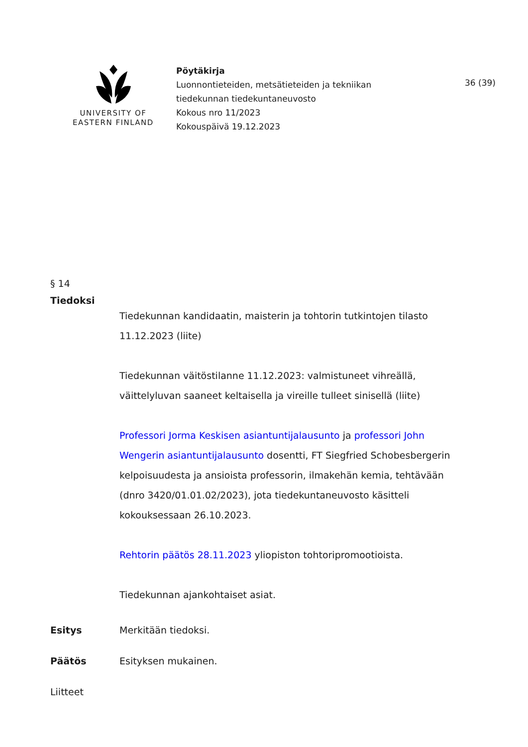UNIVERSITY OF
EASTERN FINLAND
Pöytäkirja
Luonnontieteiden, metsätieteiden ja tekniikan
tiedekunnan tiedekuntaneuvosto
Kokous nro 11/2023
Kokouspäivä 19.12.2023
36 (39)
§ 14
Tiedoksi
Tiedekunnan kandidaatin, maisterin ja tohtorin tutkintojen tilasto 11.12.2023 (liite)
Tiedekunnan väitöstilanne 11.12.2023: valmistuneet vihreällä, väittelyluvan saaneet keltaisella ja vireille tulleet sinisellä (liite)
Professori Jorma Keskisen asiantuntijalausunto ja professori John Wengerin asiantuntijalausunto dosentti, FT Siegfried Schobesbergerin kelpoisuudesta ja ansioista professorin, ilmakehän kemia, tehtävään (dnro 3420/01.01.02/2023), jota tiedekuntaneuvosto käsitteli kokouksessaan 26.10.2023.
Rehtorin päätös 28.11.2023 yliopiston tohtoripromootioista.
Tiedekunnan ajankohtaiset asiat.
Esitys Merkitään tiedoksi.
Päätös Esityksen mukainen.
Liitteet